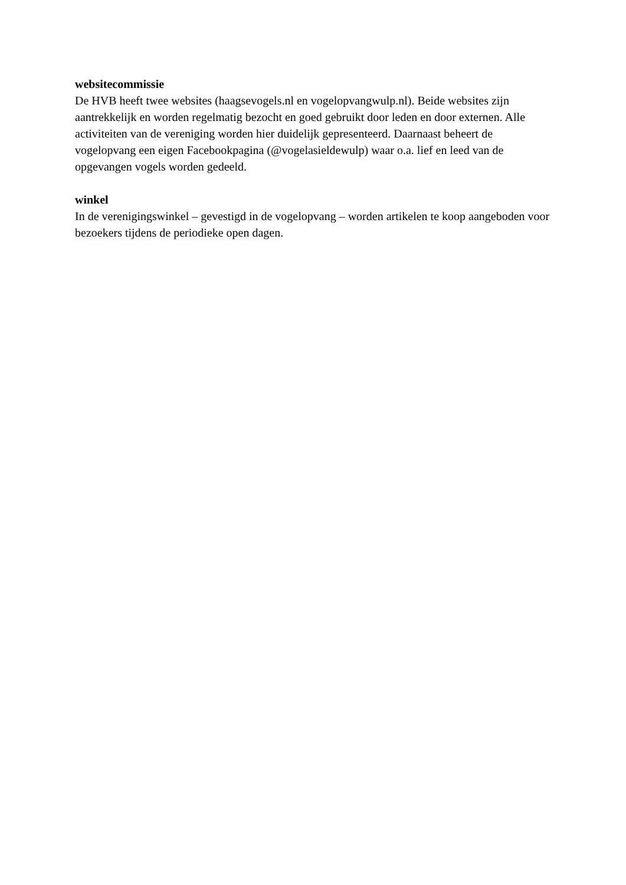websitecommissie
De HVB heeft twee websites (haagsevogels.nl en vogelopvangwulp.nl). Beide websites zijn aantrekkelijk en worden regelmatig bezocht en goed gebruikt door leden en door externen. Alle activiteiten van de vereniging worden hier duidelijk gepresenteerd. Daarnaast beheert de vogelopvang een eigen Facebookpagina (@vogelasieldewulp) waar o.a. lief en leed van de opgevangen vogels worden gedeeld.
winkel
In de verenigingswinkel – gevestigd in de vogelopvang – worden artikelen te koop aangeboden voor bezoekers tijdens de periodieke open dagen.